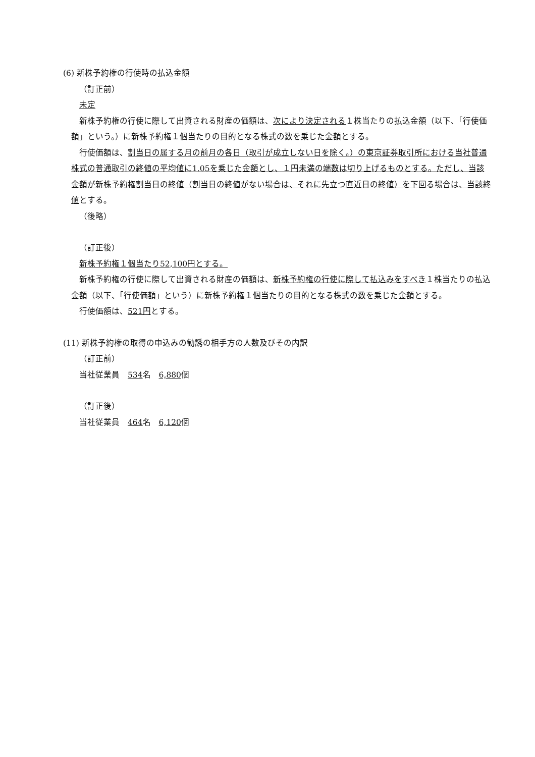(6) 新株予約権の行使時の払込金額
（訂正前）
未定
新株予約権の行使に際して出資される財産の価額は、次により決定される１株当たりの払込金額（以下、「行使価額」という。）に新株予約権１個当たりの目的となる株式の数を乗じた金額とする。
行使価額は、割当日の属する月の前月の各日（取引が成立しない日を除く。）の東京証券取引所における当社普通株式の普通取引の終値の平均値に1.05を乗じた金額とし、１円未満の端数は切り上げるものとする。ただし、当該金額が新株予約権割当日の終値（割当日の終値がない場合は、それに先立つ直近日の終値）を下回る場合は、当該終値とする。
（後略）
（訂正後）
新株予約権１個当たり52,100円とする。
新株予約権の行使に際して出資される財産の価額は、新株予約権の行使に際して払込みをすべき１株当たりの払込金額（以下、「行使価額」という）に新株予約権１個当たりの目的となる株式の数を乗じた金額とする。
行使価額は、521円とする。
(11) 新株予約権の取得の申込みの勧誘の相手方の人数及びその内訳
（訂正前）
当社従業員　534名　6,880個
（訂正後）
当社従業員　464名　6,120個